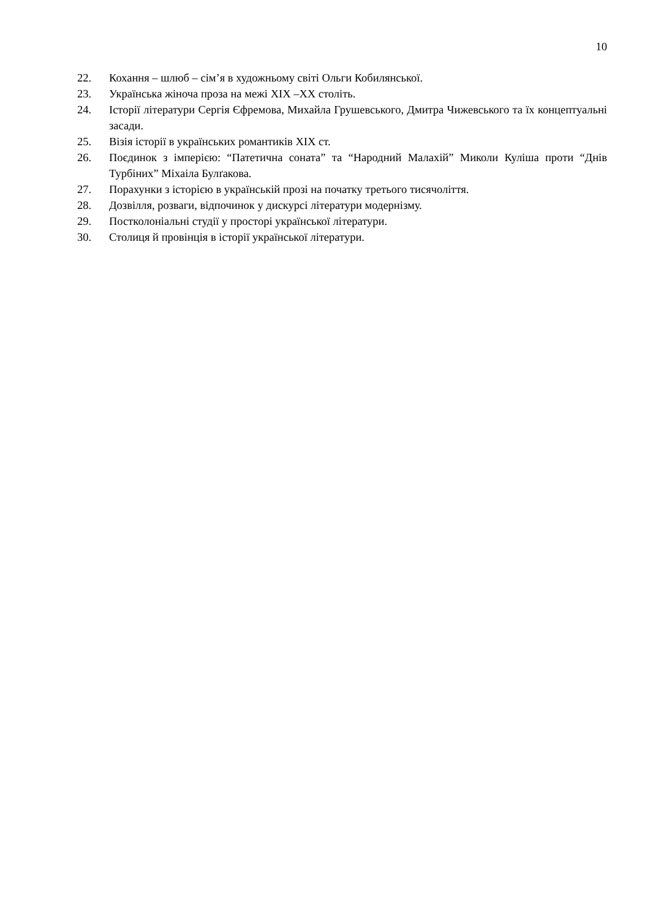10
22. Кохання – шлюб – сім’я в художньому світі Ольги Кобилянської.
23. Українська жіноча проза на межі ХІХ –ХХ століть.
24. Історії літератури Сергія Єфремова, Михайла Грушевського, Дмитра Чижевського та їх концептуальні засади.
25. Візія історії в українських романтиків ХІХ ст.
26. Поєдинок з імперією: “Патетична соната” та “Народний Малахій” Миколи Куліша проти “Днів Турбіних” Міхаіла Булґакова.
27. Порахунки з історією в українській прозі на початку третього тисячоліття.
28. Дозвілля, розваги, відпочинок у дискурсі літератури модернізму.
29. Постколоніальні студії у просторі української літератури.
30. Столиця й провінція в історії української літератури.